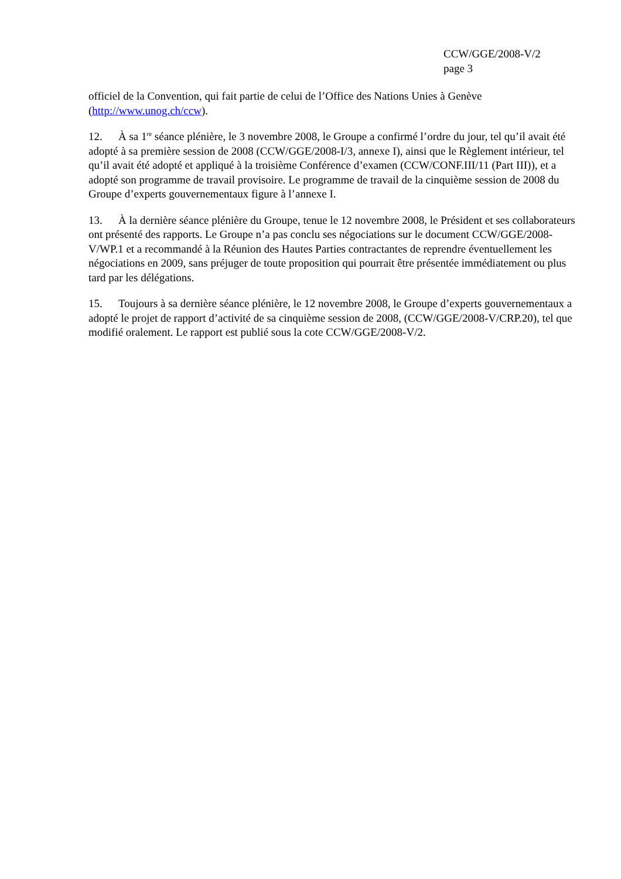CCW/GGE/2008-V/2
page 3
officiel de la Convention, qui fait partie de celui de l’Office des Nations Unies à Genève (http://www.unog.ch/ccw).
12. À sa 1<sup>re</sup> séance plénière, le 3 novembre 2008, le Groupe a confirmé l’ordre du jour, tel qu’il avait été adopté à sa première session de 2008 (CCW/GGE/2008-I/3, annexe I), ainsi que le Règlement intérieur, tel qu’il avait été adopté et appliqué à la troisième Conférence d’examen (CCW/CONF.III/11 (Part III)), et a adopté son programme de travail provisoire. Le programme de travail de la cinquième session de 2008 du Groupe d’experts gouvernementaux figure à l’annexe I.
13. À la dernière séance plénière du Groupe, tenue le 12 novembre 2008, le Président et ses collaborateurs ont présenté des rapports. Le Groupe n’a pas conclu ses négociations sur le document CCW/GGE/2008-V/WP.1 et a recommandé à la Réunion des Hautes Parties contractantes de reprendre éventuellement les négociations en 2009, sans préjuger de toute proposition qui pourrait être présentée immédiatement ou plus tard par les délégations.
15. Toujours à sa dernière séance plénière, le 12 novembre 2008, le Groupe d’experts gouvernementaux a adopté le projet de rapport d’activité de sa cinquième session de 2008, (CCW/GGE/2008-V/CRP.20), tel que modifié oralement. Le rapport est publié sous la cote CCW/GGE/2008-V/2.